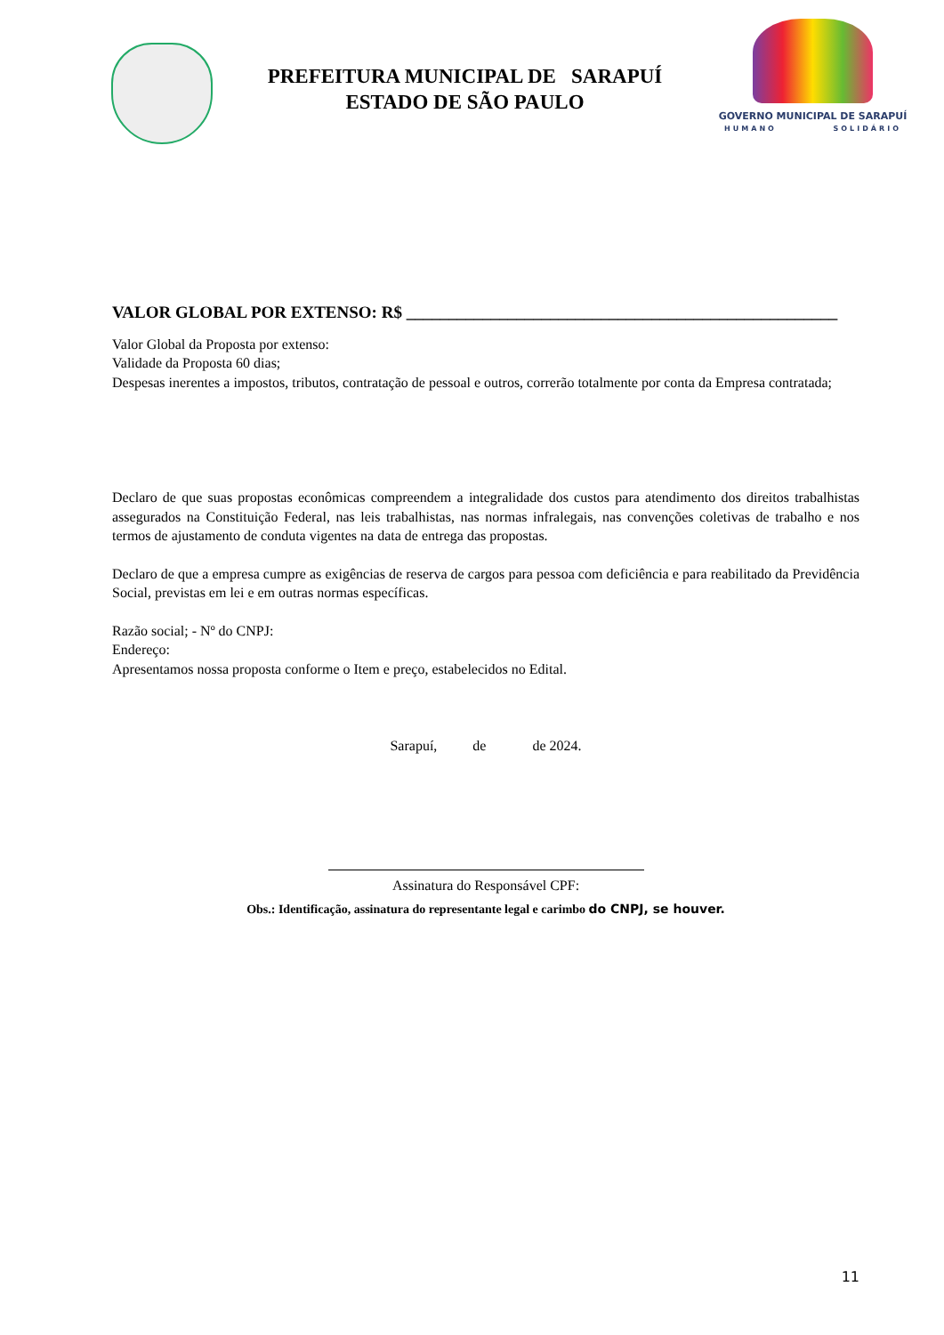PREFEITURA MUNICIPAL DE SARAPUÍ
ESTADO DE SÃO PAULO
GOVERNO MUNICIPAL DE SARAPUÍ
HUMANO SOLIDÁRIO
VALOR GLOBAL POR EXTENSO: R$ ___________________________________________________
Valor Global da Proposta por extenso:
Validade da Proposta 60 dias;
Despesas inerentes a impostos, tributos, contratação de pessoal e outros, correrão totalmente por conta da Empresa contratada;
Declaro de que suas propostas econômicas compreendem a integralidade dos custos para atendimento dos direitos trabalhistas assegurados na Constituição Federal, nas leis trabalhistas, nas normas infralegais, nas convenções coletivas de trabalho e nos termos de ajustamento de conduta vigentes na data de entrega das propostas.
Declaro de que a empresa cumpre as exigências de reserva de cargos para pessoa com deficiência e para reabilitado da Previdência Social, previstas em lei e em outras normas específicas.
Razão social; - Nº do CNPJ:
Endereço:
Apresentamos nossa proposta conforme o Item e preço, estabelecidos no Edital.
Sarapuí, de de 2024.
Assinatura do Responsável CPF:
Obs.: Identificação, assinatura do representante legal e carimbo do CNPJ, se houver.
11